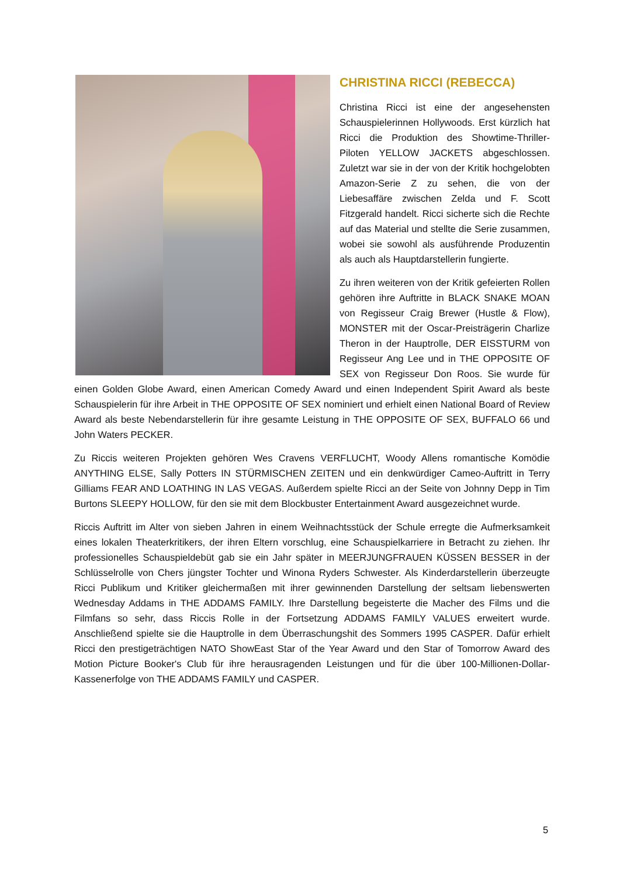CHRISTINA RICCI (REBECCA)
Christina Ricci ist eine der angesehensten Schauspielerinnen Hollywoods. Erst kürzlich hat Ricci die Produktion des Showtime-Thriller-Piloten YELLOW JACKETS abgeschlossen. Zuletzt war sie in der von der Kritik hochgelobten Amazon-Serie Z zu sehen, die von der Liebesaffäre zwischen Zelda und F. Scott Fitzgerald handelt. Ricci sicherte sich die Rechte auf das Material und stellte die Serie zusammen, wobei sie sowohl als ausführende Produzentin als auch als Hauptdarstellerin fungierte.
Zu ihren weiteren von der Kritik gefeierten Rollen gehören ihre Auftritte in BLACK SNAKE MOAN von Regisseur Craig Brewer (Hustle & Flow), MONSTER mit der Oscar-Preisträgerin Charlize Theron in der Hauptrolle, DER EISSTURM von Regisseur Ang Lee und in THE OPPOSITE OF SEX von Regisseur Don Roos. Sie wurde für einen Golden Globe Award, einen American Comedy Award und einen Independent Spirit Award als beste Schauspielerin für ihre Arbeit in THE OPPOSITE OF SEX nominiert und erhielt einen National Board of Review Award als beste Nebendarstellerin für ihre gesamte Leistung in THE OPPOSITE OF SEX, BUFFALO 66 und John Waters PECKER.
Zu Riccis weiteren Projekten gehören Wes Cravens VERFLUCHT, Woody Allens romantische Komödie ANYTHING ELSE, Sally Potters IN STÜRMISCHEN ZEITEN und ein denkwürdiger Cameo-Auftritt in Terry Gilliams FEAR AND LOATHING IN LAS VEGAS. Außerdem spielte Ricci an der Seite von Johnny Depp in Tim Burtons SLEEPY HOLLOW, für den sie mit dem Blockbuster Entertainment Award ausgezeichnet wurde.
Riccis Auftritt im Alter von sieben Jahren in einem Weihnachtsstück der Schule erregte die Aufmerksamkeit eines lokalen Theaterkritikers, der ihren Eltern vorschlug, eine Schauspielkarriere in Betracht zu ziehen. Ihr professionelles Schauspieldebüt gab sie ein Jahr später in MEERJUNGFRAUEN KÜSSEN BESSER in der Schlüsselrolle von Chers jüngster Tochter und Winona Ryders Schwester. Als Kinderdarstellerin überzeugte Ricci Publikum und Kritiker gleichermaßen mit ihrer gewinnenden Darstellung der seltsam liebenswerten Wednesday Addams in THE ADDAMS FAMILY. Ihre Darstellung begeisterte die Macher des Films und die Filmfans so sehr, dass Riccis Rolle in der Fortsetzung ADDAMS FAMILY VALUES erweitert wurde. Anschließend spielte sie die Hauptrolle in dem Überraschungshit des Sommers 1995 CASPER. Dafür erhielt Ricci den prestigeträchtigen NATO ShowEast Star of the Year Award und den Star of Tomorrow Award des Motion Picture Booker's Club für ihre herausragenden Leistungen und für die über 100-Millionen-Dollar-Kassenerfolge von THE ADDAMS FAMILY und CASPER.
5